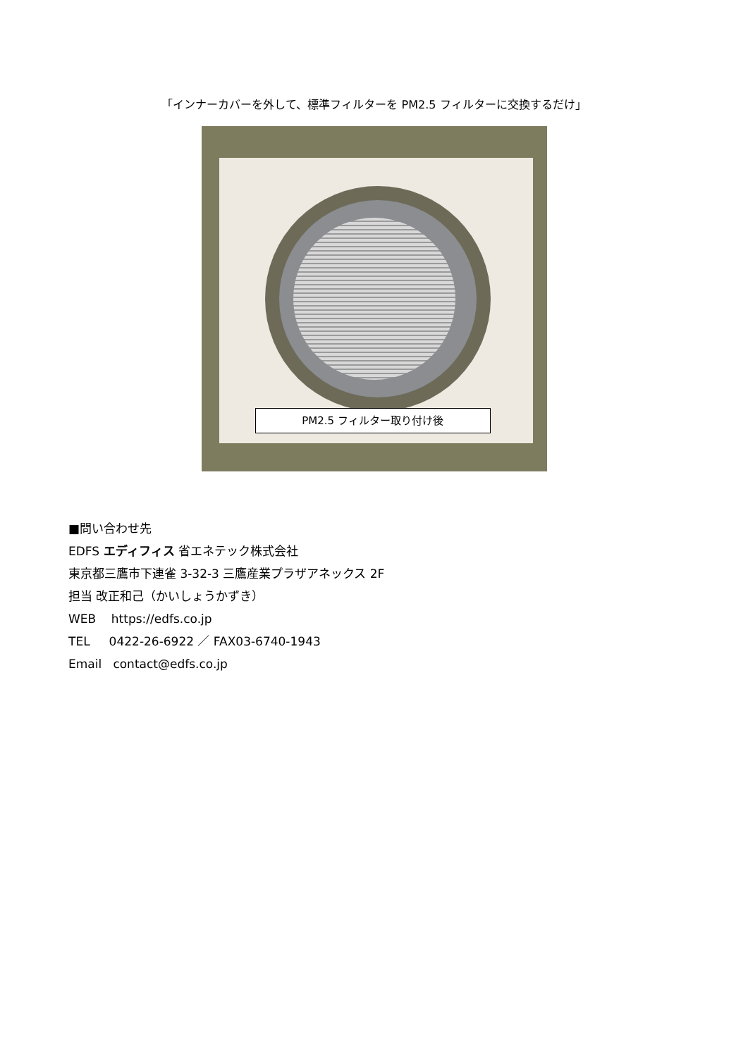「インナーカバーを外して、標準フィルターを PM2.5 フィルターに交換するだけ」
PM2.5 フィルター取り付け後
■問い合わせ先
EDFS エディフィス 省エネテック株式会社
東京都三鷹市下連雀 3-32-3 三鷹産業プラザアネックス 2F
担当 改正和己（かいしょうかずき）
WEB https://edfs.co.jp
TEL 0422-26-6922 ／ FAX03-6740-1943
Email contact@edfs.co.jp